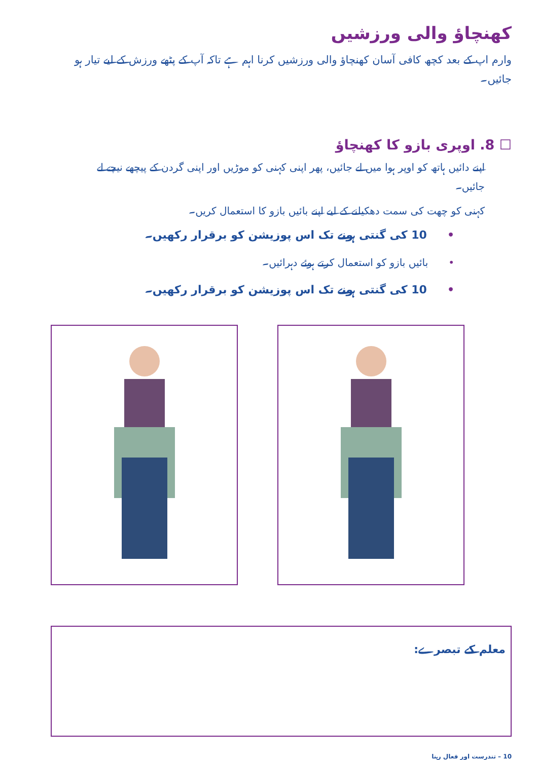کھنچاؤ والی ورزشیں
وارم اپ کے بعد کچھ کافی آسان کھنچاؤ والی ورزشیں کرنا اہم ہے تاکہ آپ کے پٹھے ورزش کے لیے تیار ہو جائیں۔
☐ 8. اوپری بازو کا کھنچاؤ
اپنے دائیں ہاتھ کو اوپر ہوا میں لے جائیں، پھر اپنی کہنی کو موڑیں اور اپنی گردن کے پیچھے نیچے لے جائیں۔
کہنی کو چھت کی سمت دھکیلنے کے لیے اپنے بائیں بازو کا استعمال کریں۔
•10 کی گنتی ہونے تک اس پوزیشن کو برقرار رکھیں۔
•بائیں بازو کو استعمال کرتے ہوئے دہرائیں۔
•10 کی گنتی ہونے تک اس پوزیشن کو برقرار رکھیں۔
معلم کے تبصرے:
10 – تندرست اور فعال رہنا